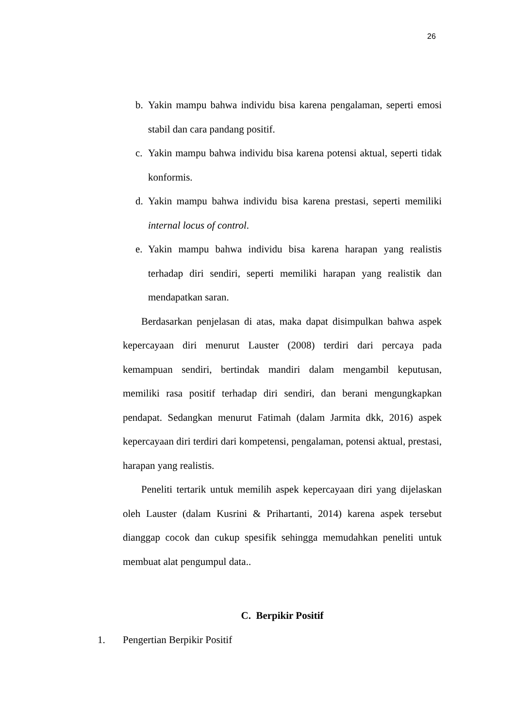26
b. Yakin mampu bahwa individu bisa karena pengalaman, seperti emosi stabil dan cara pandang positif.
c. Yakin mampu bahwa individu bisa karena potensi aktual, seperti tidak konformis.
d. Yakin mampu bahwa individu bisa karena prestasi, seperti memiliki internal locus of control.
e. Yakin mampu bahwa individu bisa karena harapan yang realistis terhadap diri sendiri, seperti memiliki harapan yang realistik dan mendapatkan saran.
Berdasarkan penjelasan di atas, maka dapat disimpulkan bahwa aspek kepercayaan diri menurut Lauster (2008) terdiri dari percaya pada kemampuan sendiri, bertindak mandiri dalam mengambil keputusan, memiliki rasa positif terhadap diri sendiri, dan berani mengungkapkan pendapat. Sedangkan menurut Fatimah (dalam Jarmita dkk, 2016) aspek kepercayaan diri terdiri dari kompetensi, pengalaman, potensi aktual, prestasi, harapan yang realistis.
Peneliti tertarik untuk memilih aspek kepercayaan diri yang dijelaskan oleh Lauster (dalam Kusrini & Prihartanti, 2014) karena aspek tersebut dianggap cocok dan cukup spesifik sehingga memudahkan peneliti untuk membuat alat pengumpul data..
C. Berpikir Positif
1. Pengertian Berpikir Positif